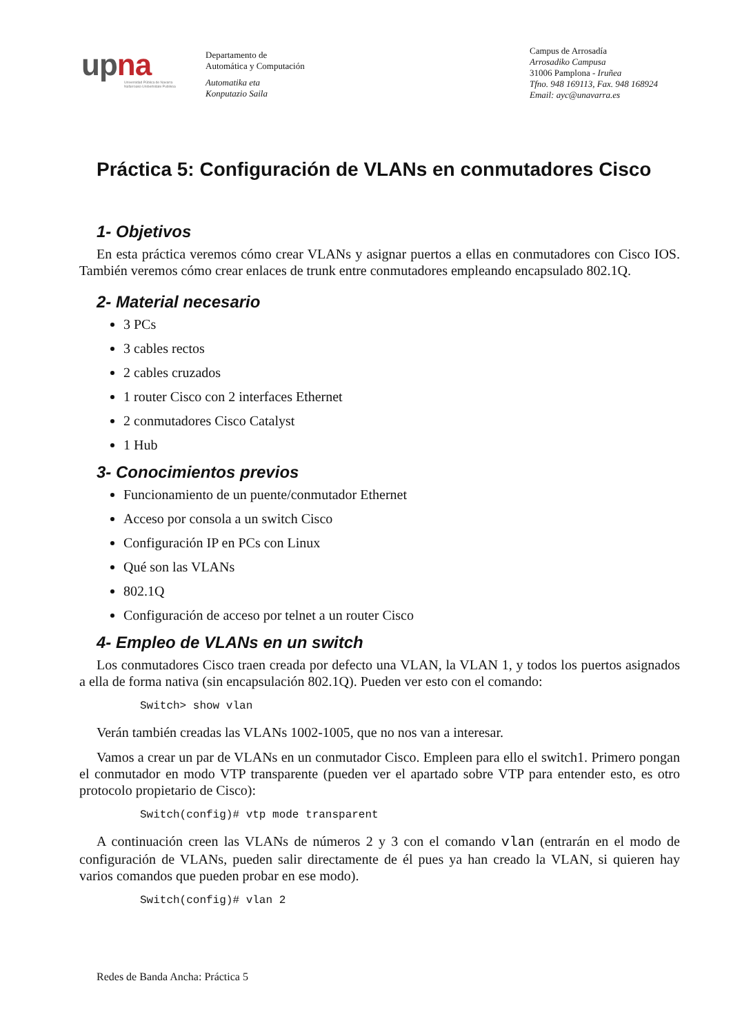upna
Universidad Pública de Navarra
Nafarroako Unibertsitate Publikoa
Departamento de
Automática y Computación
Automatika eta
Konputazio Saila
Campus de Arrosadía
Arrosadiko Campusa
31006 Pamplona - Iruñea
Tfno. 948 169113, Fax. 948 168924
Email: ayc@unavarra.es
Práctica 5: Configuración de VLANs en conmutadores Cisco
1- Objetivos
En esta práctica veremos cómo crear VLANs y asignar puertos a ellas en conmutadores con Cisco IOS. También veremos cómo crear enlaces de trunk entre conmutadores empleando encapsulado 802.1Q.
2- Material necesario
3 PCs
3 cables rectos
2 cables cruzados
1 router Cisco con 2 interfaces Ethernet
2 conmutadores Cisco Catalyst
1 Hub
3- Conocimientos previos
Funcionamiento de un puente/conmutador Ethernet
Acceso por consola a un switch Cisco
Configuración IP en PCs con Linux
Qué son las VLANs
802.1Q
Configuración de acceso por telnet a un router Cisco
4- Empleo de VLANs en un switch
Los conmutadores Cisco traen creada por defecto una VLAN, la VLAN 1, y todos los puertos asignados a ella de forma nativa (sin encapsulación 802.1Q). Pueden ver esto con el comando:
Switch> show vlan
Verán también creadas las VLANs 1002-1005, que no nos van a interesar.
Vamos a crear un par de VLANs en un conmutador Cisco. Empleen para ello el switch1. Primero pongan el conmutador en modo VTP transparente (pueden ver el apartado sobre VTP para entender esto, es otro protocolo propietario de Cisco):
Switch(config)# vtp mode transparent
A continuación creen las VLANs de números 2 y 3 con el comando vlan (entrarán en el modo de configuración de VLANs, pueden salir directamente de él pues ya han creado la VLAN, si quieren hay varios comandos que pueden probar en ese modo).
Switch(config)# vlan 2
Redes de Banda Ancha: Práctica 5